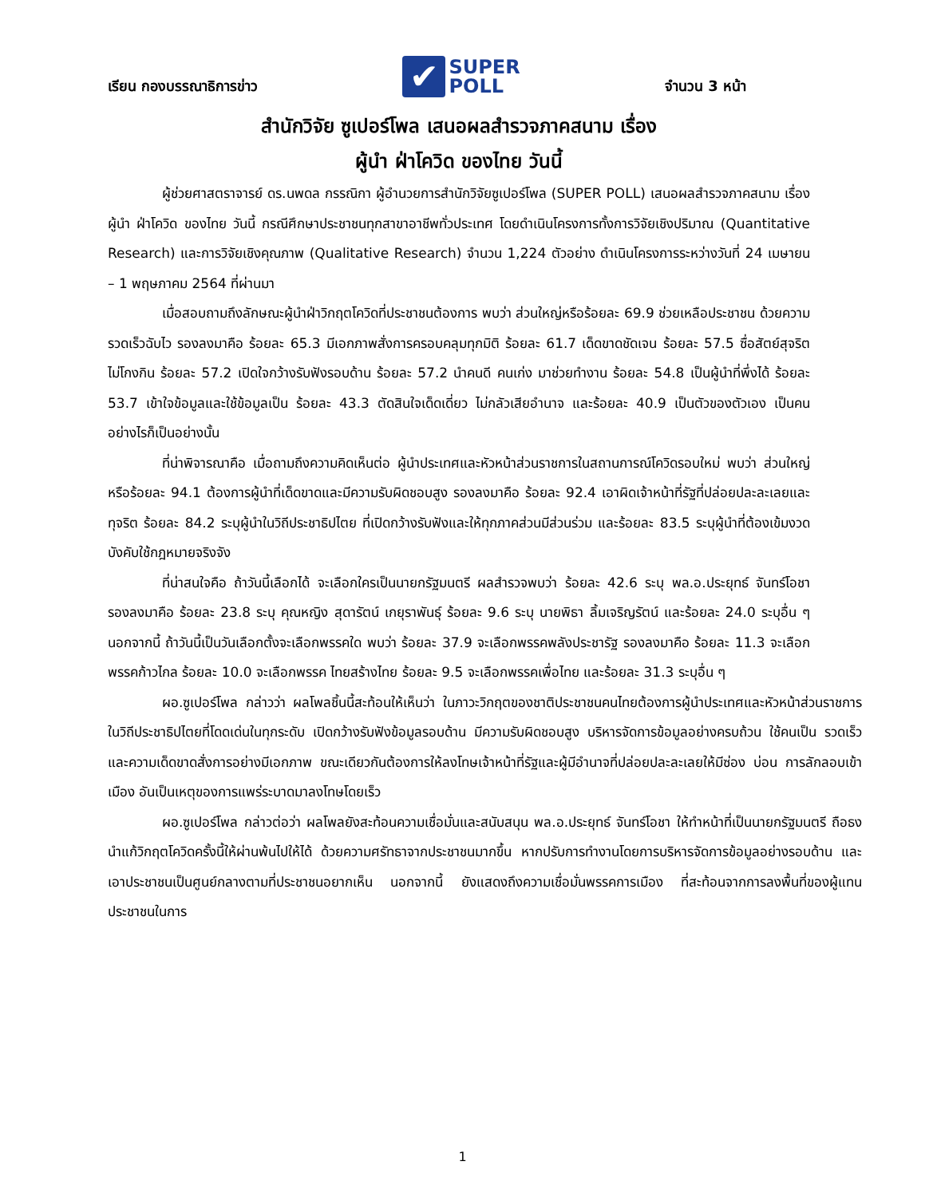เรียน กองบรรณาธิการข่าว ✔ SUPER
POLL จำนวน 3 หน้า
สำนักวิจัย ซูเปอร์โพล เสนอผลสำรวจภาคสนาม เรื่อง
ผู้นำ ฝ่าโควิด ของไทย วันนี้
ผู้ช่วยศาสตราจารย์ ดร.นพดล กรรณิกา ผู้อำนวยการสำนักวิจัยซูเปอร์โพล (SUPER POLL) เสนอผลสำรวจภาคสนาม เรื่อง ผู้นำ ฝ่าโควิด ของไทย วันนี้ กรณีศึกษาประชาชนทุกสาขาอาชีพทั่วประเทศ โดยดำเนินโครงการทั้งการวิจัยเชิงปริมาณ (Quantitative Research) และการวิจัยเชิงคุณภาพ (Qualitative Research) จำนวน 1,224 ตัวอย่าง ดำเนินโครงการระหว่างวันที่ 24 เมษายน – 1 พฤษภาคม 2564 ที่ผ่านมา
เมื่อสอบถามถึงลักษณะผู้นำฝ่าวิกฤตโควิดที่ประชาชนต้องการ พบว่า ส่วนใหญ่หรือร้อยละ 69.9 ช่วยเหลือประชาชน ด้วยความรวดเร็วฉับไว รองลงมาคือ ร้อยละ 65.3 มีเอกภาพสั่งการครอบคลุมทุกมิติ ร้อยละ 61.7 เด็ดขาดชัดเจน ร้อยละ 57.5 ซื่อสัตย์สุจริต ไม่โกงกิน ร้อยละ 57.2 เปิดใจกว้างรับฟังรอบด้าน ร้อยละ 57.2 นำคนดี คนเก่ง มาช่วยทำงาน ร้อยละ 54.8 เป็นผู้นำที่พึ่งได้ ร้อยละ 53.7 เข้าใจข้อมูลและใช้ข้อมูลเป็น ร้อยละ 43.3 ตัดสินใจเด็ดเดี่ยว ไม่กลัวเสียอำนาจ และร้อยละ 40.9 เป็นตัวของตัวเอง เป็นคนอย่างไรก็เป็นอย่างนั้น
ที่น่าพิจารณาคือ เมื่อถามถึงความคิดเห็นต่อ ผู้นำประเทศและหัวหน้าส่วนราชการในสถานการณ์โควิดรอบใหม่ พบว่า ส่วนใหญ่หรือร้อยละ 94.1 ต้องการผู้นำที่เด็ดขาดและมีความรับผิดชอบสูง รองลงมาคือ ร้อยละ 92.4 เอาผิดเจ้าหน้าที่รัฐที่ปล่อยปละละเลยและทุจริต ร้อยละ 84.2 ระบุผู้นำในวิถีประชาธิปไตย ที่เปิดกว้างรับฟังและให้ทุกภาคส่วนมีส่วนร่วม และร้อยละ 83.5 ระบุผู้นำที่ต้องเข้มงวดบังคับใช้กฎหมายจริงจัง
ที่น่าสนใจคือ ถ้าวันนี้เลือกได้ จะเลือกใครเป็นนายกรัฐมนตรี ผลสำรวจพบว่า ร้อยละ 42.6 ระบุ พล.อ.ประยุทธ์ จันทร์โอชา รองลงมาคือ ร้อยละ 23.8 ระบุ คุณหญิง สุดารัตน์ เกยุราพันธุ์ ร้อยละ 9.6 ระบุ นายพิธา ลิ้มเจริญรัตน์ และร้อยละ 24.0 ระบุอื่น ๆ นอกจากนี้ ถ้าวันนี้เป็นวันเลือกตั้งจะเลือกพรรคใด พบว่า ร้อยละ 37.9 จะเลือกพรรคพลังประชารัฐ รองลงมาคือ ร้อยละ 11.3 จะเลือกพรรคก้าวไกล ร้อยละ 10.0 จะเลือกพรรค ไทยสร้างไทย ร้อยละ 9.5 จะเลือกพรรคเพื่อไทย และร้อยละ 31.3 ระบุอื่น ๆ
ผอ.ซูเปอร์โพล กล่าวว่า ผลโพลชิ้นนี้สะท้อนให้เห็นว่า ในภาวะวิกฤตของชาติประชาชนคนไทยต้องการผู้นำประเทศและหัวหน้าส่วนราชการในวิถีประชาธิปไตยที่โดดเด่นในทุกระดับ เปิดกว้างรับฟังข้อมูลรอบด้าน มีความรับผิดชอบสูง บริหารจัดการข้อมูลอย่างครบถ้วน ใช้คนเป็น รวดเร็วและความเด็ดขาดสั่งการอย่างมีเอกภาพ ขณะเดียวกันต้องการให้ลงโทษเจ้าหน้าที่รัฐและผู้มีอำนาจที่ปล่อยปละละเลยให้มีซ่อง บ่อน การลักลอบเข้าเมือง อันเป็นเหตุของการแพร่ระบาดมาลงโทษโดยเร็ว
ผอ.ซูเปอร์โพล กล่าวต่อว่า ผลโพลยังสะท้อนความเชื่อมั่นและสนับสนุน พล.อ.ประยุทธ์ จันทร์โอชา ให้ทำหน้าที่เป็นนายกรัฐมนตรี ถือธงนำแก้วิกฤตโควิดครั้งนี้ให้ผ่านพ้นไปให้ได้ ด้วยความศรัทธาจากประชาชนมากขึ้น หากปรับการทำงานโดยการบริหารจัดการข้อมูลอย่างรอบด้าน และเอาประชาชนเป็นศูนย์กลางตามที่ประชาชนอยากเห็น นอกจากนี้ ยังแสดงถึงความเชื่อมั่นพรรคการเมือง ที่สะท้อนจากการลงพื้นที่ของผู้แทนประชาชนในการ
1